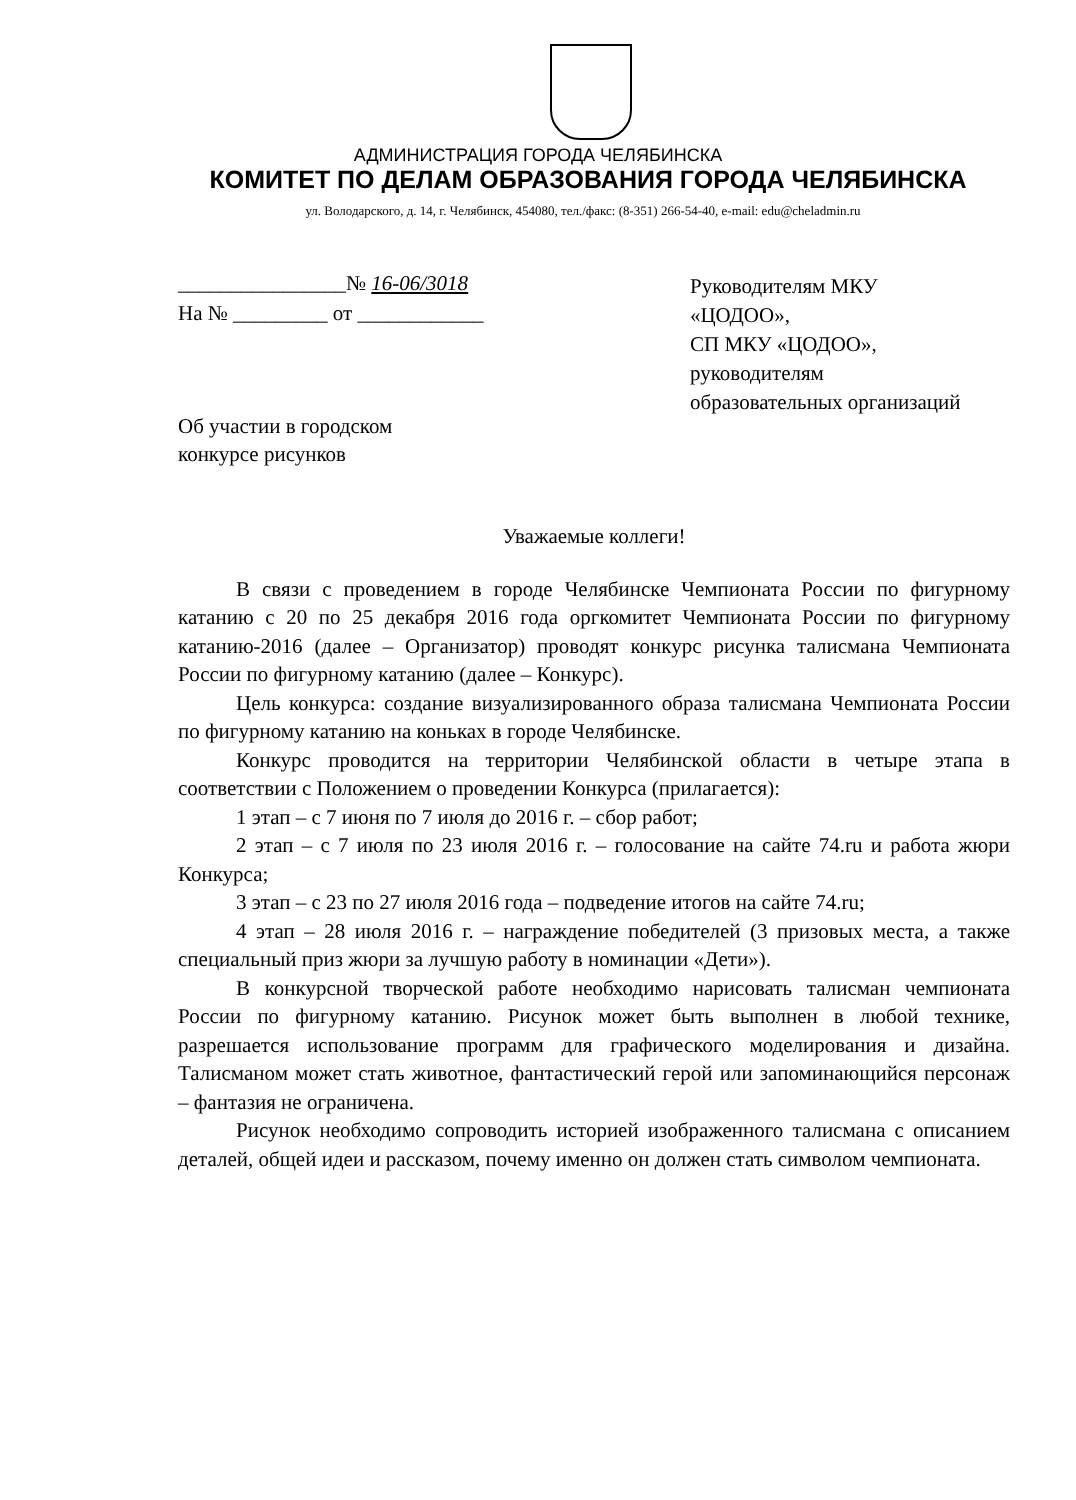АДМИНИСТРАЦИЯ ГОРОДА ЧЕЛЯБИНСКА
КОМИТЕТ ПО ДЕЛАМ ОБРАЗОВАНИЯ ГОРОДА ЧЕЛЯБИНСКА
ул. Володарского, д. 14, г. Челябинск, 454080, тел./факс: (8-351) 266-54-40, e-mail: edu@cheladmin.ru
________________№ 16-06/3018
На № _________ от ____________
Руководителям МКУ
«ЦОДОО»,
СП МКУ «ЦОДОО»,
руководителям
образовательных организаций
Об участии в городском
конкурсе рисунков
Уважаемые коллеги!
В связи с проведением в городе Челябинске Чемпионата России по фигурному катанию с 20 по 25 декабря 2016 года оргкомитет Чемпионата России по фигурному катанию-2016 (далее – Организатор) проводят конкурс рисунка талисмана Чемпионата России по фигурному катанию (далее – Конкурс).
Цель конкурса: создание визуализированного образа талисмана Чемпионата России по фигурному катанию на коньках в городе Челябинске.
Конкурс проводится на территории Челябинской области в четыре этапа в соответствии с Положением о проведении Конкурса (прилагается):
1 этап – с 7 июня по 7 июля до 2016 г. – сбор работ;
2 этап – с 7 июля по 23 июля 2016 г. – голосование на сайте 74.ru и работа жюри Конкурса;
3 этап – с 23 по 27 июля 2016 года – подведение итогов на сайте 74.ru;
4 этап – 28 июля 2016 г. – награждение победителей (3 призовых места, а также специальный приз жюри за лучшую работу в номинации «Дети»).
В конкурсной творческой работе необходимо нарисовать талисман чемпионата России по фигурному катанию. Рисунок может быть выполнен в любой технике, разрешается использование программ для графического моделирования и дизайна. Талисманом может стать животное, фантастический герой или запоминающийся персонаж – фантазия не ограничена.
Рисунок необходимо сопроводить историей изображенного талисмана с описанием деталей, общей идеи и рассказом, почему именно он должен стать символом чемпионата.